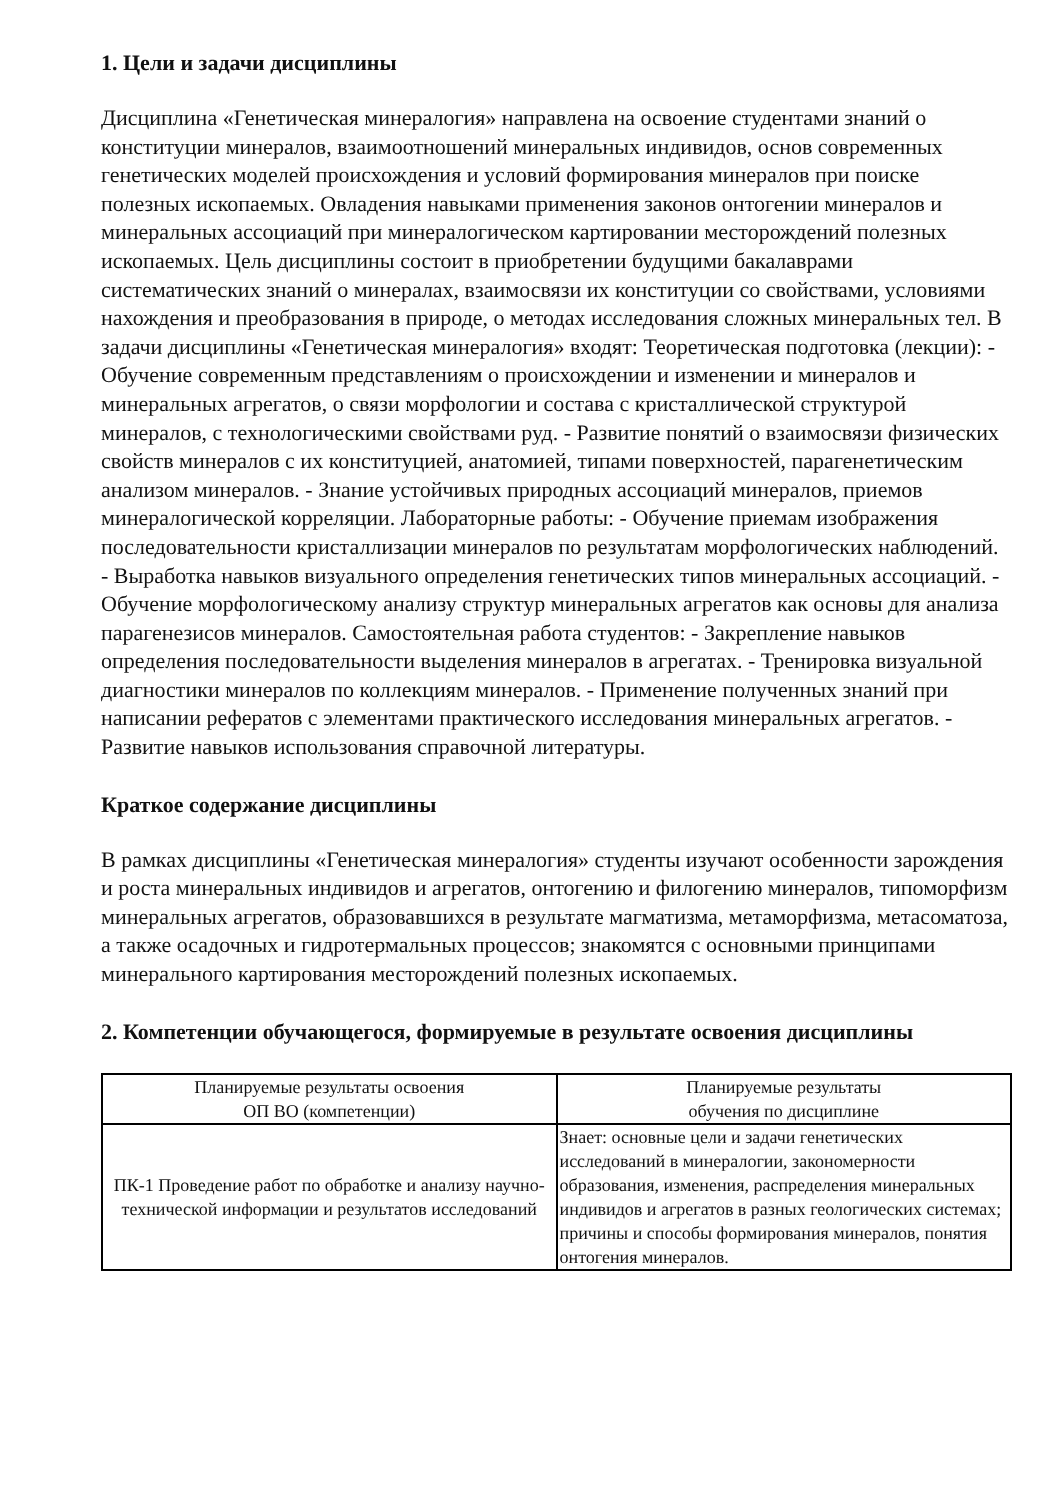1. Цели и задачи дисциплины
Дисциплина «Генетическая минералогия» направлена на освоение студентами знаний о конституции минералов, взаимоотношений минеральных индивидов, основ современных генетических моделей происхождения и условий формирования минералов при поиске полезных ископаемых. Овладения навыками применения законов онтогении минералов и минеральных ассоциаций при минералогическом картировании месторождений полезных ископаемых. Цель дисциплины состоит в приобретении будущими бакалаврами систематических знаний о минералах, взаимосвязи их конституции со свойствами, условиями нахождения и преобразования в природе, о методах исследования сложных минеральных тел. В задачи дисциплины «Генетическая минералогия» входят: Теоретическая подготовка (лекции): - Обучение современным представлениям о происхождении и изменении и минералов и минеральных агрегатов, о связи морфологии и состава с кристаллической структурой минералов, с технологическими свойствами руд. - Развитие понятий о взаимосвязи физических свойств минералов с их конституцией, анатомией, типами поверхностей, парагенетическим анализом минералов. - Знание устойчивых природных ассоциаций минералов, приемов минералогической корреляции. Лабораторные работы: - Обучение приемам изображения последовательности кристаллизации минералов по результатам морфологических наблюдений. - Выработка навыков визуального определения генетических типов минеральных ассоциаций. - Обучение морфологическому анализу структур минеральных агрегатов как основы для анализа парагенезисов минералов. Самостоятельная работа студентов: - Закрепление навыков определения последовательности выделения минералов в агрегатах. - Тренировка визуальной диагностики минералов по коллекциям минералов. - Применение полученных знаний при написании рефератов с элементами практического исследования минеральных агрегатов. - Развитие навыков использования справочной литературы.
Краткое содержание дисциплины
В рамках дисциплины «Генетическая минералогия» студенты изучают особенности зарождения и роста минеральных индивидов и агрегатов, онтогению и филогению минералов, типоморфизм минеральных агрегатов, образовавшихся в результате магматизма, метаморфизма, метасоматоза, а также осадочных и гидротермальных процессов; знакомятся с основными принципами минерального картирования месторождений полезных ископаемых.
2. Компетенции обучающегося, формируемые в результате освоения дисциплины
| Планируемые результаты освоения ОП ВО (компетенции) | Планируемые результаты обучения по дисциплине |
| --- | --- |
| ПК-1 Проведение работ по обработке и анализу научно-технической информации и результатов исследований | Знает: основные цели и задачи генетических исследований в минералогии, закономерности образования, изменения, распределения минеральных индивидов и агрегатов в разных геологических системах; причины и способы формирования минералов, понятия онтогения минералов. |